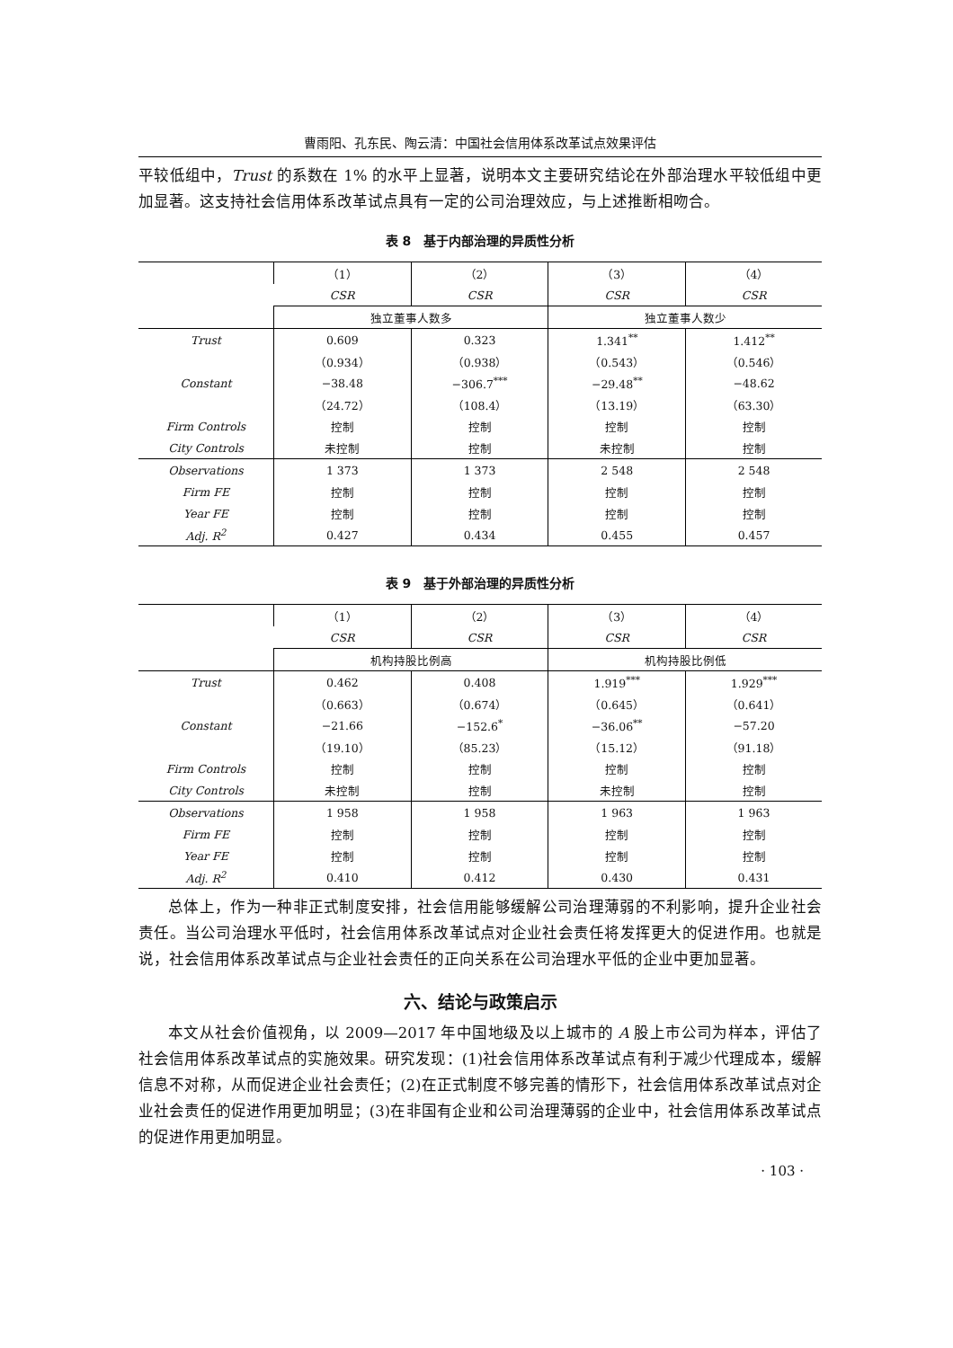曹雨阳、孔东民、陶云清：中国社会信用体系改革试点效果评估
平较低组中，Trust 的系数在 1% 的水平上显著，说明本文主要研究结论在外部治理水平较低组中更加显著。这支持社会信用体系改革试点具有一定的公司治理效应，与上述推断相吻合。
表 8　基于内部治理的异质性分析
| | （1） | （2） | （3） | （4） |
| | CSR | CSR | CSR | CSR |
| | 独立董事人数多 | | 独立董事人数少 | |
| Trust | 0.609 | 0.323 | 1.341<sup>**</sup> | 1.412<sup>**</sup> |
| | （0.934） | （0.938） | （0.543） | （0.546） |
| Constant | −38.48 | −306.7<sup>***</sup> | −29.48<sup>**</sup> | −48.62 |
| | （24.72） | （108.4） | （13.19） | （63.30） |
| Firm Controls | 控制 | 控制 | 控制 | 控制 |
| City Controls | 未控制 | 控制 | 未控制 | 控制 |
| Observations | 1 373 | 1 373 | 2 548 | 2 548 |
| Firm FE | 控制 | 控制 | 控制 | 控制 |
| Year FE | 控制 | 控制 | 控制 | 控制 |
| Adj. R<sup>2</sup> | 0.427 | 0.434 | 0.455 | 0.457 |
表 9　基于外部治理的异质性分析
| | （1） | （2） | （3） | （4） |
| | CSR | CSR | CSR | CSR |
| | 机构持股比例高 | | 机构持股比例低 | |
| Trust | 0.462 | 0.408 | 1.919<sup>***</sup> | 1.929<sup>***</sup> |
| | （0.663） | （0.674） | （0.645） | （0.641） |
| Constant | −21.66 | −152.6<sup>*</sup> | −36.06<sup>**</sup> | −57.20 |
| | （19.10） | （85.23） | （15.12） | （91.18） |
| Firm Controls | 控制 | 控制 | 控制 | 控制 |
| City Controls | 未控制 | 控制 | 未控制 | 控制 |
| Observations | 1 958 | 1 958 | 1 963 | 1 963 |
| Firm FE | 控制 | 控制 | 控制 | 控制 |
| Year FE | 控制 | 控制 | 控制 | 控制 |
| Adj. R<sup>2</sup> | 0.410 | 0.412 | 0.430 | 0.431 |
总体上，作为一种非正式制度安排，社会信用能够缓解公司治理薄弱的不利影响，提升企业社会责任。当公司治理水平低时，社会信用体系改革试点对企业社会责任将发挥更大的促进作用。也就是说，社会信用体系改革试点与企业社会责任的正向关系在公司治理水平低的企业中更加显著。
六、结论与政策启示
本文从社会价值视角，以 2009—2017 年中国地级及以上城市的 A 股上市公司为样本，评估了社会信用体系改革试点的实施效果。研究发现：(1)社会信用体系改革试点有利于减少代理成本，缓解信息不对称，从而促进企业社会责任；(2)在正式制度不够完善的情形下，社会信用体系改革试点对企业社会责任的促进作用更加明显；(3)在非国有企业和公司治理薄弱的企业中，社会信用体系改革试点的促进作用更加明显。
· 103 ·